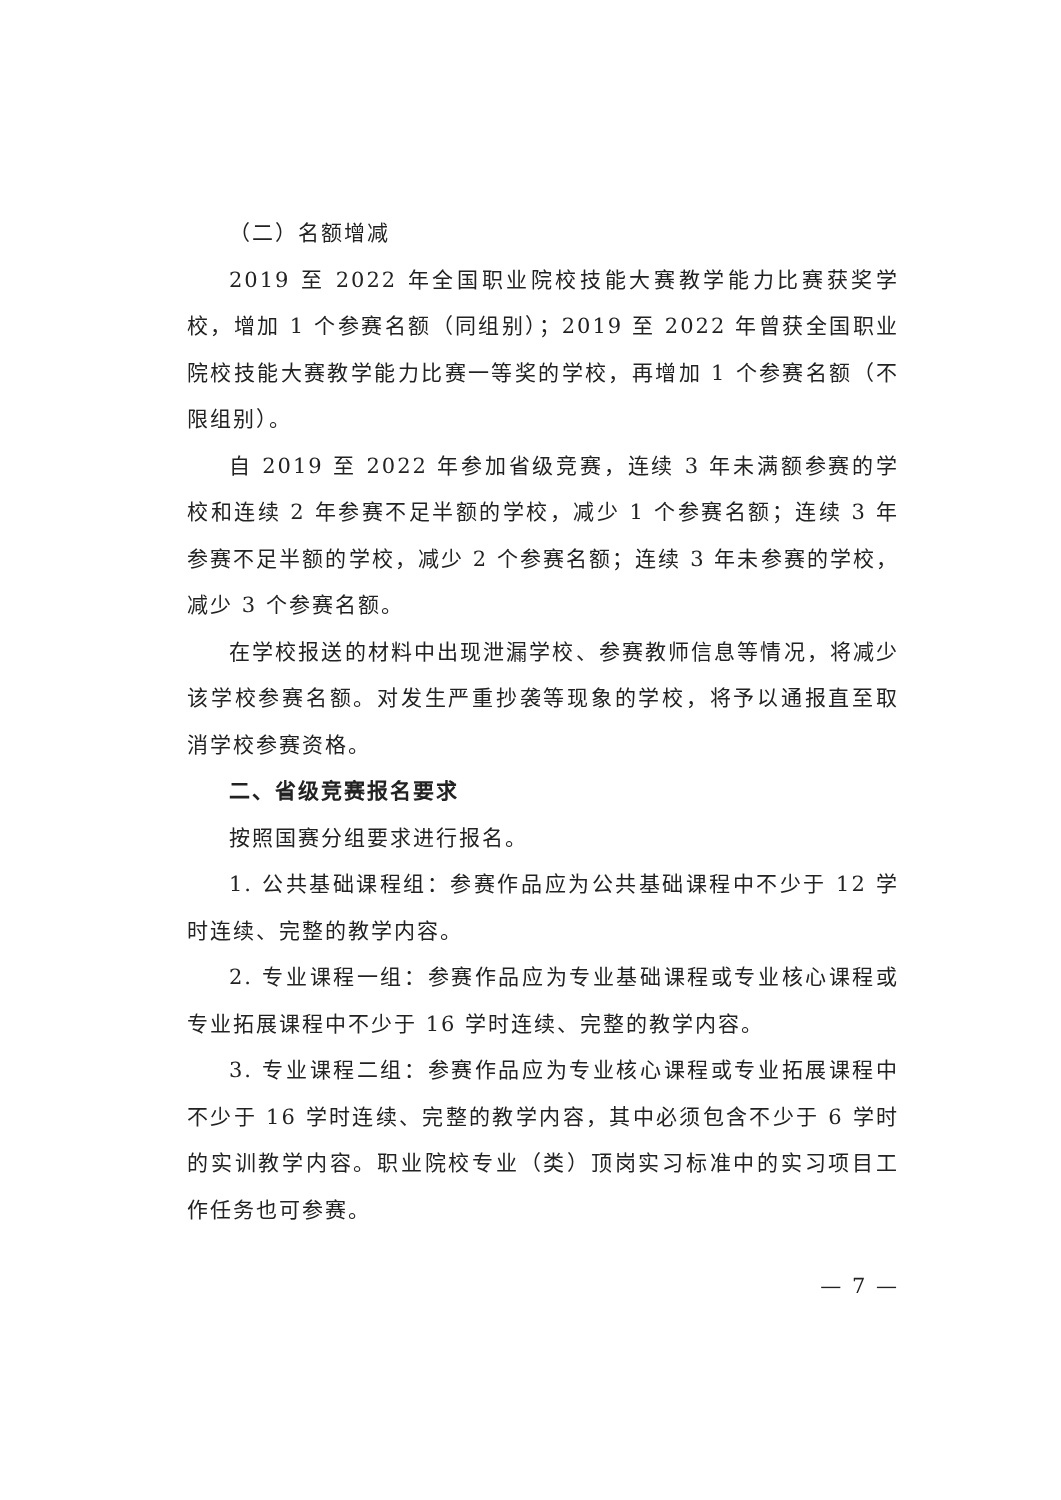（二）名额增减
2019 至 2022 年全国职业院校技能大赛教学能力比赛获奖学校，增加 1 个参赛名额（同组别）；2019 至 2022 年曾获全国职业院校技能大赛教学能力比赛一等奖的学校，再增加 1 个参赛名额（不限组别）。
自 2019 至 2022 年参加省级竞赛，连续 3 年未满额参赛的学校和连续 2 年参赛不足半额的学校，减少 1 个参赛名额；连续 3 年参赛不足半额的学校，减少 2 个参赛名额；连续 3 年未参赛的学校，减少 3 个参赛名额。
在学校报送的材料中出现泄漏学校、参赛教师信息等情况，将减少该学校参赛名额。对发生严重抄袭等现象的学校，将予以通报直至取消学校参赛资格。
二、省级竞赛报名要求
按照国赛分组要求进行报名。
1. 公共基础课程组：参赛作品应为公共基础课程中不少于 12 学时连续、完整的教学内容。
2. 专业课程一组：参赛作品应为专业基础课程或专业核心课程或专业拓展课程中不少于 16 学时连续、完整的教学内容。
3. 专业课程二组：参赛作品应为专业核心课程或专业拓展课程中不少于 16 学时连续、完整的教学内容，其中必须包含不少于 6 学时的实训教学内容。职业院校专业（类）顶岗实习标准中的实习项目工作任务也可参赛。
— 7 —